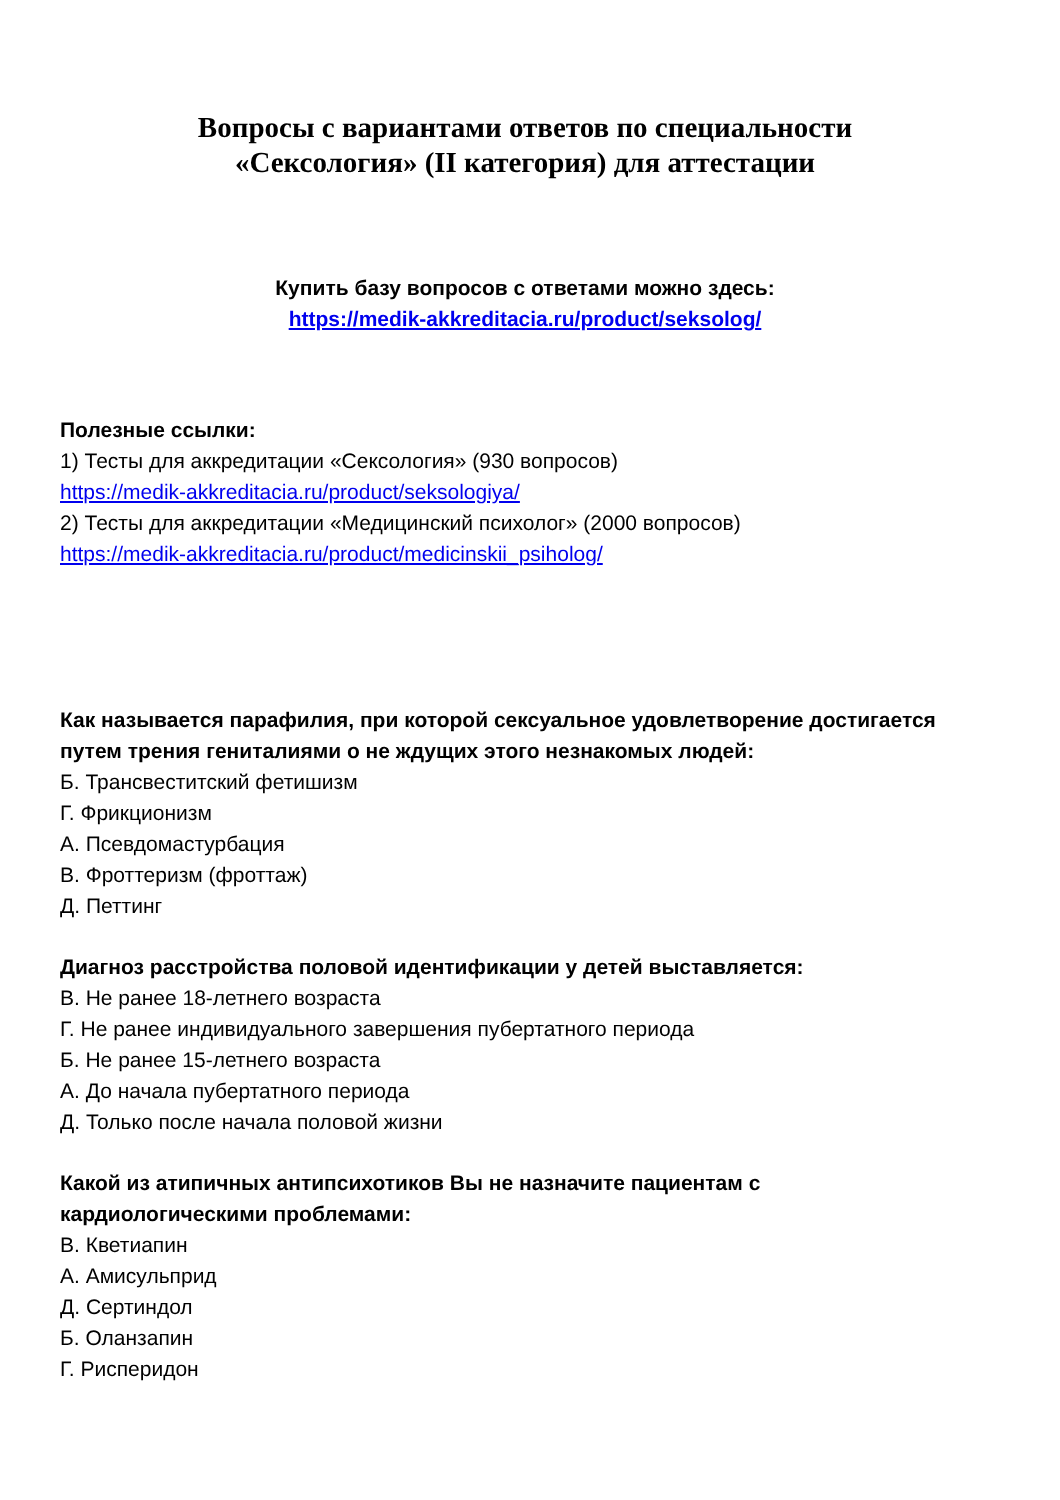Вопросы с вариантами ответов по специальности
«Сексология» (II категория) для аттестации
Купить базу вопросов с ответами можно здесь:
https://medik-akkreditacia.ru/product/seksolog/
Полезные ссылки:
1) Тесты для аккредитации «Сексология» (930 вопросов)
https://medik-akkreditacia.ru/product/seksologiya/
2) Тесты для аккредитации «Медицинский психолог» (2000 вопросов)
https://medik-akkreditacia.ru/product/medicinskii_psiholog/
Как называется парафилия, при которой сексуальное удовлетворение достигается путем трения гениталиями о не ждущих этого незнакомых людей:
Б. Трансвеститский фетишизм
Г. Фрикционизм
А. Псевдомастурбация
В. Фроттеризм (фроттаж)
Д. Петтинг
Диагноз расстройства половой идентификации у детей выставляется:
В. Не ранее 18-летнего возраста
Г. Не ранее индивидуального завершения пубертатного периода
Б. Не ранее 15-летнего возраста
А. До начала пубертатного периода
Д. Только после начала половой жизни
Какой из атипичных антипсихотиков Вы не назначите пациентам с
кардиологическими проблемами:
В. Кветиапин
А. Амисульприд
Д. Сертиндол
Б. Оланзапин
Г. Рисперидон